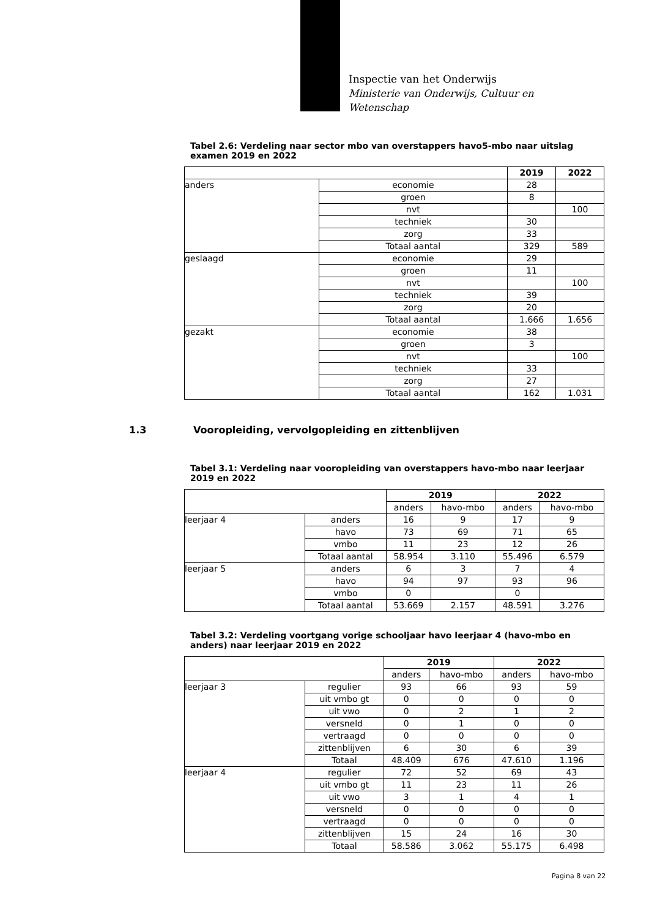Inspectie van het Onderwijs
Ministerie van Onderwijs, Cultuur en
Wetenschap
Tabel 2.6: Verdeling naar sector mbo van overstappers havo5-mbo naar uitslag examen 2019 en 2022
| | | 2019 | 2022 |
| --- | --- | --- | --- |
| anders | economie | 28 | |
| | groen | 8 | |
| | nvt | | 100 |
| | techniek | 30 | |
| | zorg | 33 | |
| | Totaal aantal | 329 | 589 |
| geslaagd | economie | 29 | |
| | groen | 11 | |
| | nvt | | 100 |
| | techniek | 39 | |
| | zorg | 20 | |
| | Totaal aantal | 1.666 | 1.656 |
| gezakt | economie | 38 | |
| | groen | 3 | |
| | nvt | | 100 |
| | techniek | 33 | |
| | zorg | 27 | |
| | Totaal aantal | 162 | 1.031 |
1.3 Vooropleiding, vervolgopleiding en zittenblijven
Tabel 3.1: Verdeling naar vooropleiding van overstappers havo-mbo naar leerjaar 2019 en 2022
| | | 2019 | | 2022 | |
| --- | --- | --- | --- | --- | --- |
| | | anders | havo-mbo | anders | havo-mbo |
| leerjaar 4 | anders | 16 | 9 | 17 | 9 |
| | havo | 73 | 69 | 71 | 65 |
| | vmbo | 11 | 23 | 12 | 26 |
| | Totaal aantal | 58.954 | 3.110 | 55.496 | 6.579 |
| leerjaar 5 | anders | 6 | 3 | 7 | 4 |
| | havo | 94 | 97 | 93 | 96 |
| | vmbo | 0 | | 0 | |
| | Totaal aantal | 53.669 | 2.157 | 48.591 | 3.276 |
Tabel 3.2: Verdeling voortgang vorige schooljaar havo leerjaar 4 (havo-mbo en anders) naar leerjaar 2019 en 2022
| | | 2019 | | 2022 | |
| --- | --- | --- | --- | --- | --- |
| | | anders | havo-mbo | anders | havo-mbo |
| leerjaar 3 | regulier | 93 | 66 | 93 | 59 |
| | uit vmbo gt | 0 | 0 | 0 | 0 |
| | uit vwo | 0 | 2 | 1 | 2 |
| | versneld | 0 | 1 | 0 | 0 |
| | vertraagd | 0 | 0 | 0 | 0 |
| | zittenblijven | 6 | 30 | 6 | 39 |
| | Totaal | 48.409 | 676 | 47.610 | 1.196 |
| leerjaar 4 | regulier | 72 | 52 | 69 | 43 |
| | uit vmbo gt | 11 | 23 | 11 | 26 |
| | uit vwo | 3 | 1 | 4 | 1 |
| | versneld | 0 | 0 | 0 | 0 |
| | vertraagd | 0 | 0 | 0 | 0 |
| | zittenblijven | 15 | 24 | 16 | 30 |
| | Totaal | 58.586 | 3.062 | 55.175 | 6.498 |
Pagina 8 van 22